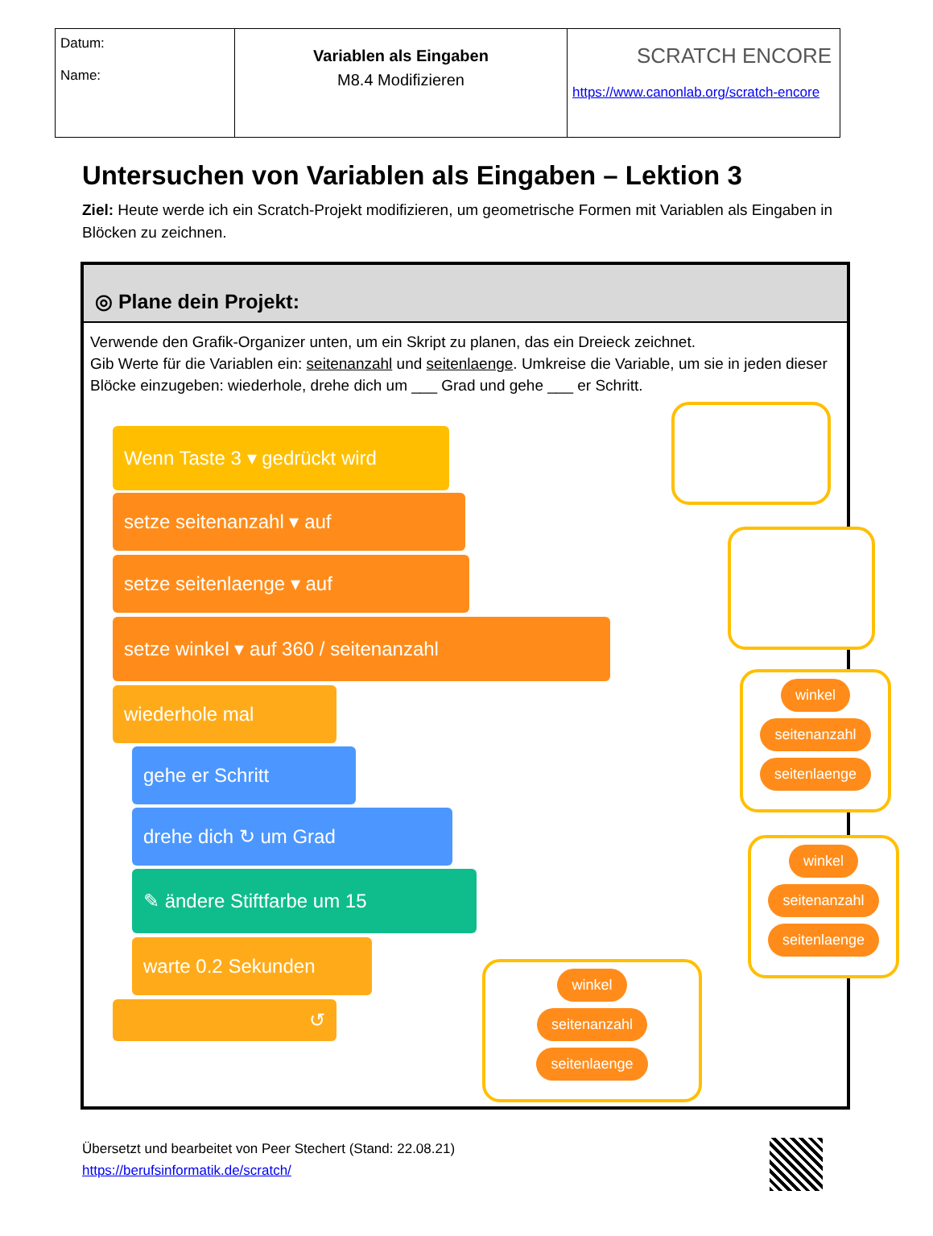| Datum: Name: | Variablen als Eingaben M8.4 Modifizieren | SCRATCH ENCORE https://www.canonlab.org/scratch-encore |
Untersuchen von Variablen als Eingaben – Lektion 3
Ziel: Heute werde ich ein Scratch-Projekt modifizieren, um geometrische Formen mit Variablen als Eingaben in Blöcken zu zeichnen.
◎ Plane dein Projekt:
Verwende den Grafik-Organizer unten, um ein Skript zu planen, das ein Dreieck zeichnet.
Gib Werte für die Variablen ein: seitenanzahl und seitenlaenge. Umkreise die Variable, um sie in jeden dieser Blöcke einzugeben: wiederhole, drehe dich um ___ Grad und gehe ___ er Schritt.
Wenn Taste 3 ▾ gedrückt wird
setze seitenanzahl ▾ auf
setze seitenlaenge ▾ auf
setze winkel ▾ auf 360 / seitenanzahl
wiederhole mal
gehe er Schritt
drehe dich ↻ um Grad
✎ ändere Stiftfarbe um 15
warte 0.2 Sekunden
↺
winkel
seitenanzahl
seitenlaenge
winkel
seitenanzahl
seitenlaenge
winkel
seitenanzahl
seitenlaenge
Übersetzt und bearbeitet von Peer Stechert (Stand: 22.08.21)
https://berufsinformatik.de/scratch/